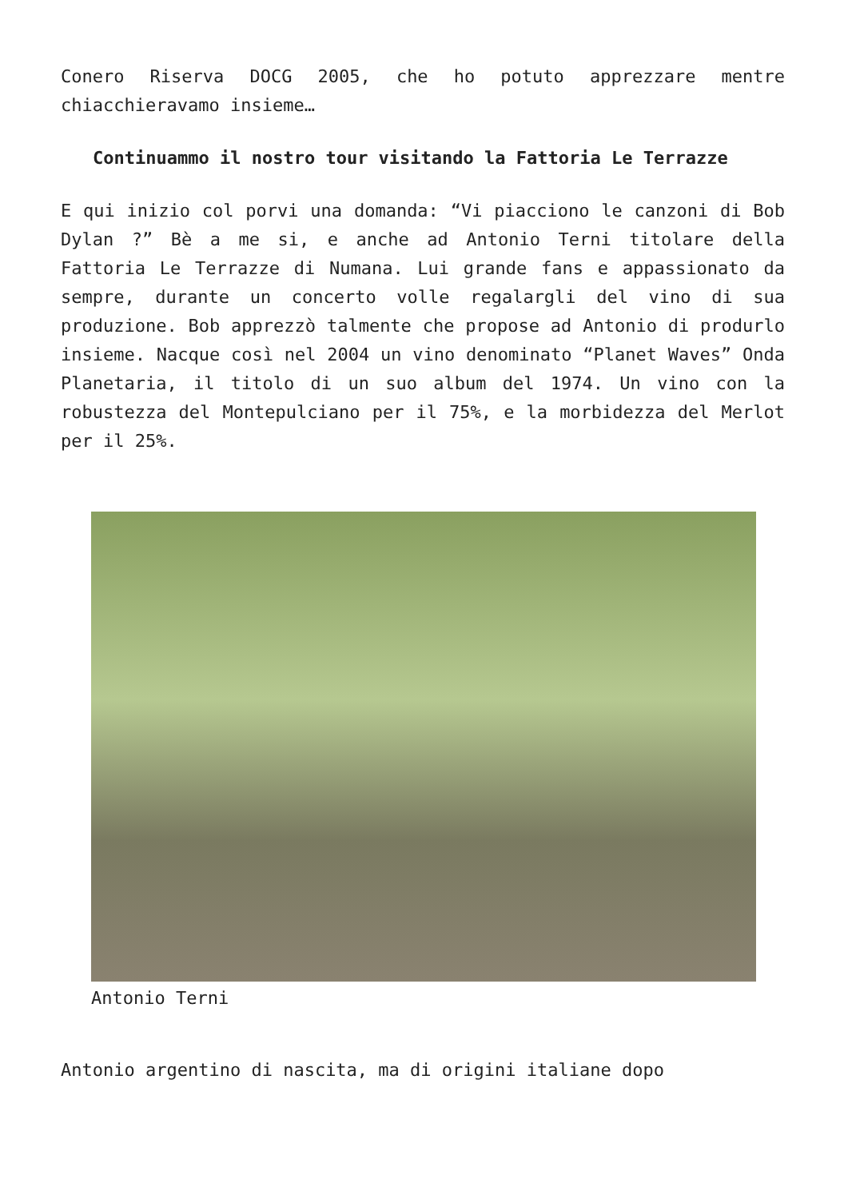Conero Riserva DOCG 2005, che ho potuto apprezzare mentre chiacchieravamo insieme…
Continuammo il nostro tour visitando la Fattoria Le Terrazze
E qui inizio col porvi una domanda: “Vi piacciono le canzoni di Bob Dylan ?” Bè a me si, e anche ad Antonio Terni titolare della Fattoria Le Terrazze di Numana. Lui grande fans e appassionato da sempre, durante un concerto volle regalargli del vino di sua produzione. Bob apprezzò talmente che propose ad Antonio di produrlo insieme. Nacque così nel 2004 un vino denominato “Planet Waves” Onda Planetaria, il titolo di un suo album del 1974. Un vino con la robustezza del Montepulciano per il 75%, e la morbidezza del Merlot per il 25%.
Antonio Terni
Antonio argentino di nascita, ma di origini italiane dopo